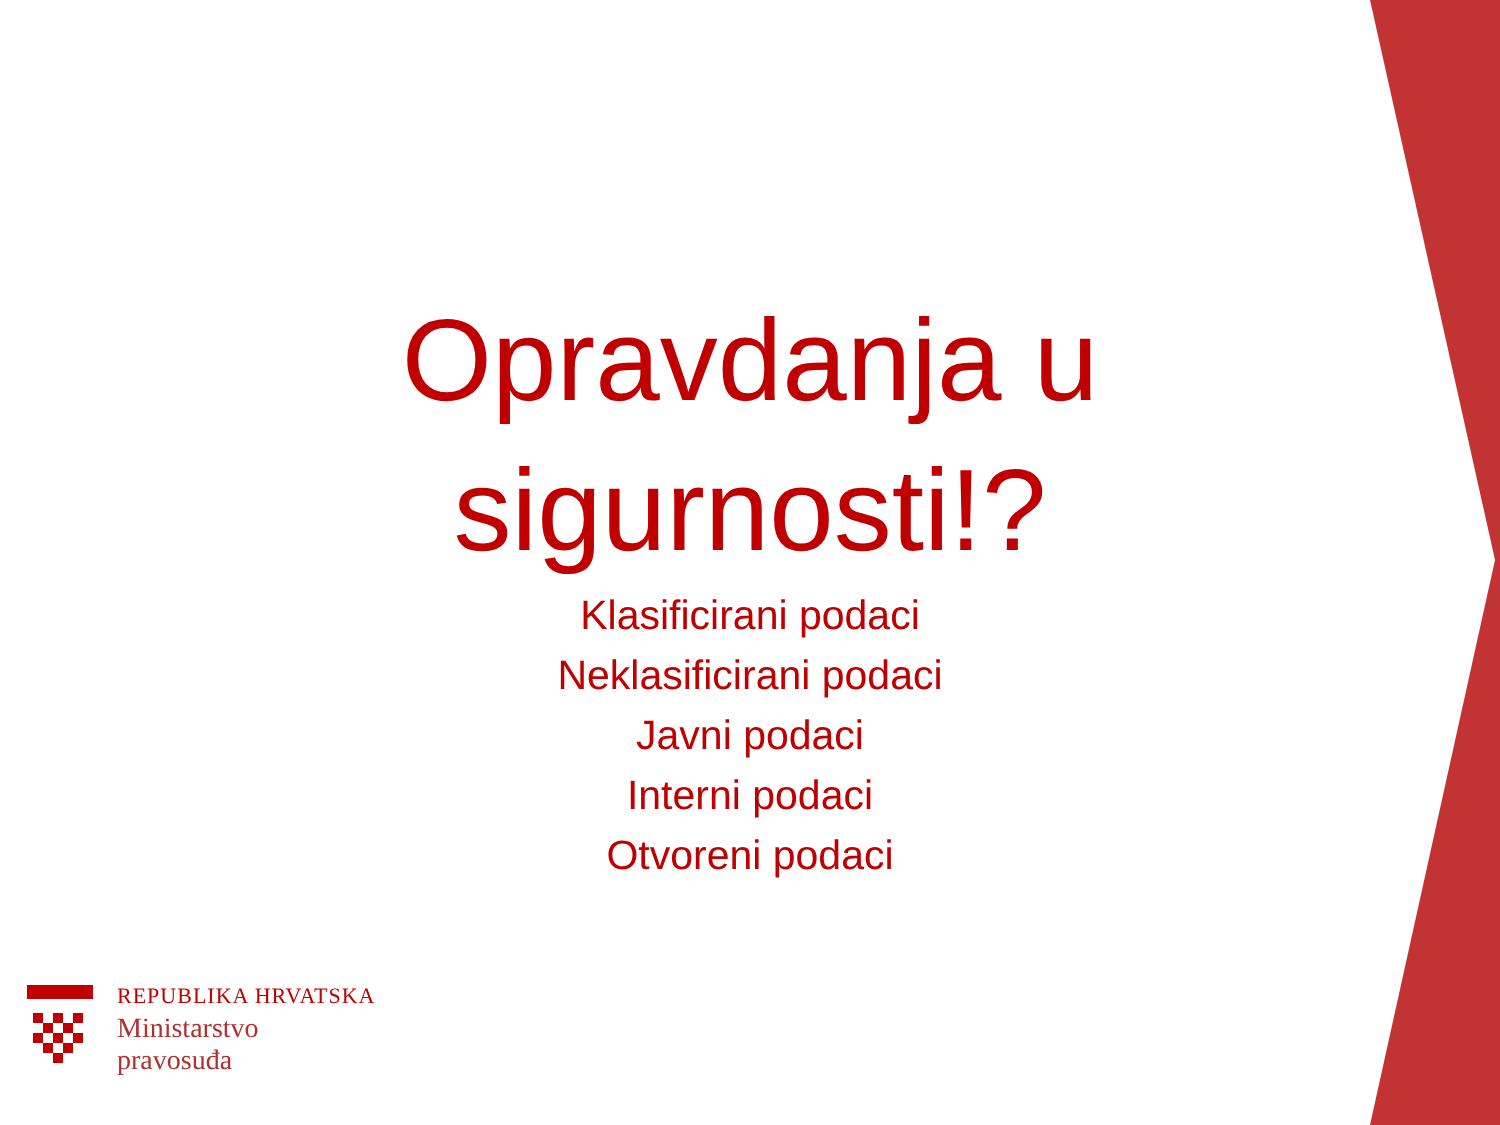Opravdanja u sigurnosti!?
Klasificirani podaci
Neklasificirani podaci
Javni podaci
Interni podaci
Otvoreni podaci
REPUBLIKA HRVATSKA
Ministarstvo
pravosuđa